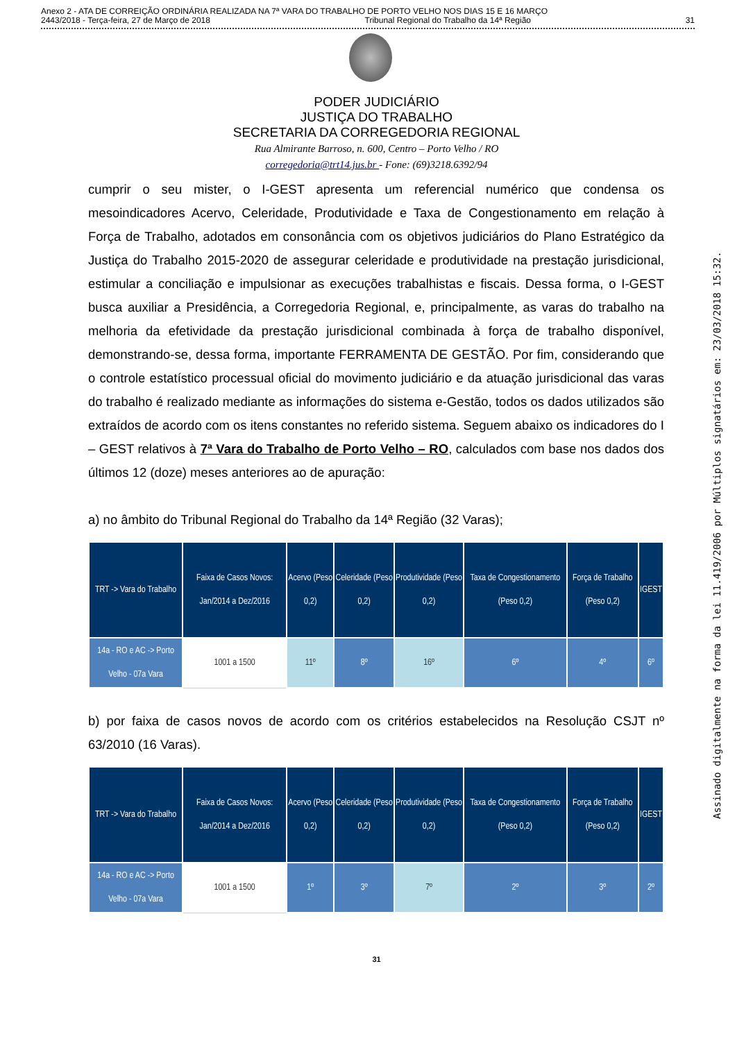Anexo 2 - ATA DE CORREIÇÃO ORDINÁRIA REALIZADA NA 7ª VARA DO TRABALHO DE PORTO VELHO NOS DIAS 15 E 16 MARÇO
2443/2018 - Terça-feira, 27 de Março de 2018 Tribunal Regional do Trabalho da 14ª Região 31
PODER JUDICIÁRIO
JUSTIÇA DO TRABALHO
SECRETARIA DA CORREGEDORIA REGIONAL
Rua Almirante Barroso, n. 600, Centro – Porto Velho / RO
corregedoria@trt14.jus.br - Fone: (69)3218.6392/94
cumprir o seu mister, o I-GEST apresenta um referencial numérico que condensa os mesoindicadores Acervo, Celeridade, Produtividade e Taxa de Congestionamento em relação à Força de Trabalho, adotados em consonância com os objetivos judiciários do Plano Estratégico da Justiça do Trabalho 2015-2020 de assegurar celeridade e produtividade na prestação jurisdicional, estimular a conciliação e impulsionar as execuções trabalhistas e fiscais. Dessa forma, o I-GEST busca auxiliar a Presidência, a Corregedoria Regional, e, principalmente, as varas do trabalho na melhoria da efetividade da prestação jurisdicional combinada à força de trabalho disponível, demonstrando-se, dessa forma, importante FERRAMENTA DE GESTÃO. Por fim, considerando que o controle estatístico processual oficial do movimento judiciário e da atuação jurisdicional das varas do trabalho é realizado mediante as informações do sistema e-Gestão, todos os dados utilizados são extraídos de acordo com os itens constantes no referido sistema. Seguem abaixo os indicadores do I – GEST relativos à 7ª Vara do Trabalho de Porto Velho – RO, calculados com base nos dados dos últimos 12 (doze) meses anteriores ao de apuração:
a) no âmbito do Tribunal Regional do Trabalho da 14ª Região (32 Varas);
| TRT -> Vara do Trabalho | Faixa de Casos Novos: Jan/2014 a Dez/2016 | Acervo (Peso 0,2) | Celeridade (Peso 0,2) | Produtividade (Peso 0,2) | Taxa de Congestionamento (Peso 0,2) | Força de Trabalho (Peso 0,2) | IGEST |
| --- | --- | --- | --- | --- | --- | --- | --- |
| 14a - RO e AC -> Porto Velho - 07a Vara | 1001 a 1500 | 11º | 8º | 16º | 6º | 4º | 6º |
b) por faixa de casos novos de acordo com os critérios estabelecidos na Resolução CSJT nº 63/2010 (16 Varas).
| TRT -> Vara do Trabalho | Faixa de Casos Novos: Jan/2014 a Dez/2016 | Acervo (Peso 0,2) | Celeridade (Peso 0,2) | Produtividade (Peso 0,2) | Taxa de Congestionamento (Peso 0,2) | Força de Trabalho (Peso 0,2) | IGEST |
| --- | --- | --- | --- | --- | --- | --- | --- |
| 14a - RO e AC -> Porto Velho - 07a Vara | 1001 a 1500 | 1º | 3º | 7º | 2º | 3º | 2º |
Assinado digitalmente na forma da lei 11.419/2006 por Múltiplos signatários em: 23/03/2018 15:32.
31